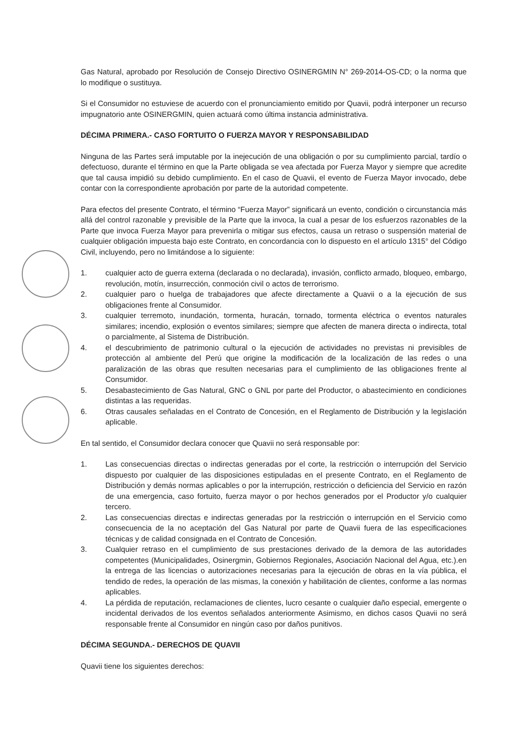Gas Natural, aprobado por Resolución de Consejo Directivo OSINERGMIN N° 269-2014-OS-CD; o la norma que lo modifique o sustituya.
Si el Consumidor no estuviese de acuerdo con el pronunciamiento emitido por Quavii, podrá interponer un recurso impugnatorio ante OSINERGMIN, quien actuará como última instancia administrativa.
DÉCIMA PRIMERA.- CASO FORTUITO O FUERZA MAYOR Y RESPONSABILIDAD
Ninguna de las Partes será imputable por la inejecución de una obligación o por su cumplimiento parcial, tardío o defectuoso, durante el término en que la Parte obligada se vea afectada por Fuerza Mayor y siempre que acredite que tal causa impidió su debido cumplimiento. En el caso de Quavii, el evento de Fuerza Mayor invocado, debe contar con la correspondiente aprobación por parte de la autoridad competente.
Para efectos del presente Contrato, el término “Fuerza Mayor” significará un evento, condición o circunstancia más allá del control razonable y previsible de la Parte que la invoca, la cual a pesar de los esfuerzos razonables de la Parte que invoca Fuerza Mayor para prevenirla o mitigar sus efectos, causa un retraso o suspensión material de cualquier obligación impuesta bajo este Contrato, en concordancia con lo dispuesto en el artículo 1315° del Código Civil, incluyendo, pero no limitándose a lo siguiente:
1. cualquier acto de guerra externa (declarada o no declarada), invasión, conflicto armado, bloqueo, embargo, revolución, motín, insurrección, conmoción civil o actos de terrorismo.
2. cualquier paro o huelga de trabajadores que afecte directamente a Quavii o a la ejecución de sus obligaciones frente al Consumidor.
3. cualquier terremoto, inundación, tormenta, huracán, tornado, tormenta eléctrica o eventos naturales similares; incendio, explosión o eventos similares; siempre que afecten de manera directa o indirecta, total o parcialmente, al Sistema de Distribución.
4. el descubrimiento de patrimonio cultural o la ejecución de actividades no previstas ni previsibles de protección al ambiente del Perú que origine la modificación de la localización de las redes o una paralización de las obras que resulten necesarias para el cumplimiento de las obligaciones frente al Consumidor.
5. Desabastecimiento de Gas Natural, GNC o GNL por parte del Productor, o abastecimiento en condiciones distintas a las requeridas.
6. Otras causales señaladas en el Contrato de Concesión, en el Reglamento de Distribución y la legislación aplicable.
En tal sentido, el Consumidor declara conocer que Quavii no será responsable por:
1. Las consecuencias directas o indirectas generadas por el corte, la restricción o interrupción del Servicio dispuesto por cualquier de las disposiciones estipuladas en el presente Contrato, en el Reglamento de Distribución y demás normas aplicables o por la interrupción, restricción o deficiencia del Servicio en razón de una emergencia, caso fortuito, fuerza mayor o por hechos generados por el Productor y/o cualquier tercero.
2. Las consecuencias directas e indirectas generadas por la restricción o interrupción en el Servicio como consecuencia de la no aceptación del Gas Natural por parte de Quavii fuera de las especificaciones técnicas y de calidad consignada en el Contrato de Concesión.
3. Cualquier retraso en el cumplimiento de sus prestaciones derivado de la demora de las autoridades competentes (Municipalidades, Osinergmin, Gobiernos Regionales, Asociación Nacional del Agua, etc.).en la entrega de las licencias o autorizaciones necesarias para la ejecución de obras en la vía pública, el tendido de redes, la operación de las mismas, la conexión y habilitación de clientes, conforme a las normas aplicables.
4. La pérdida de reputación, reclamaciones de clientes, lucro cesante o cualquier daño especial, emergente o incidental derivados de los eventos señalados anteriormente Asimismo, en dichos casos Quavii no será responsable frente al Consumidor en ningún caso por daños punitivos.
DÉCIMA SEGUNDA.- DERECHOS DE QUAVII
Quavii tiene los siguientes derechos: